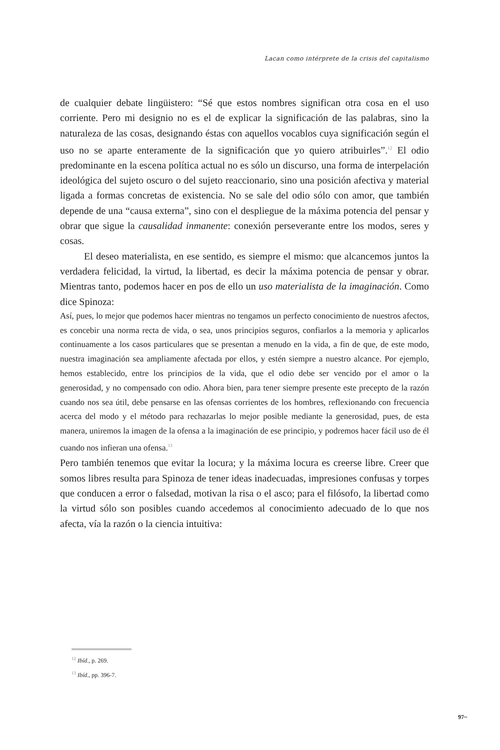Lacan como intérprete de la crisis del capitalismo
de cualquier debate lingüistero: “Sé que estos nombres significan otra cosa en el uso corriente. Pero mi designio no es el de explicar la significación de las palabras, sino la naturaleza de las cosas, designando éstas con aquellos vocablos cuya significación según el uso no se aparte enteramente de la significación que yo quiero atribuirles”.<sup>12</sup> El odio predominante en la escena política actual no es sólo un discurso, una forma de interpelación ideológica del sujeto oscuro o del sujeto reaccionario, sino una posición afectiva y material ligada a formas concretas de existencia. No se sale del odio sólo con amor, que también depende de una “causa externa”, sino con el despliegue de la máxima potencia del pensar y obrar que sigue la causalidad inmanente: conexión perseverante entre los modos, seres y cosas.
El deseo materialista, en ese sentido, es siempre el mismo: que alcancemos juntos la verdadera felicidad, la virtud, la libertad, es decir la máxima potencia de pensar y obrar. Mientras tanto, podemos hacer en pos de ello un uso materialista de la imaginación. Como dice Spinoza:
Así, pues, lo mejor que podemos hacer mientras no tengamos un perfecto conocimiento de nuestros afectos, es concebir una norma recta de vida, o sea, unos principios seguros, confiarlos a la memoria y aplicarlos continuamente a los casos particulares que se presentan a menudo en la vida, a fin de que, de este modo, nuestra imaginación sea ampliamente afectada por ellos, y estén siempre a nuestro alcance. Por ejemplo, hemos establecido, entre los principios de la vida, que el odio debe ser vencido por el amor o la generosidad, y no compensado con odio. Ahora bien, para tener siempre presente este precepto de la razón cuando nos sea útil, debe pensarse en las ofensas corrientes de los hombres, reflexionando con frecuencia acerca del modo y el método para rechazarlas lo mejor posible mediante la generosidad, pues, de esta manera, uniremos la imagen de la ofensa a la imaginación de ese principio, y podremos hacer fácil uso de él cuando nos infieran una ofensa.<sup>13</sup>
Pero también tenemos que evitar la locura; y la máxima locura es creerse libre. Creer que somos libres resulta para Spinoza de tener ideas inadecuadas, impresiones confusas y torpes que conducen a error o falsedad, motivan la risa o el asco; para el filósofo, la libertad como la virtud sólo son posibles cuando accedemos al conocimiento adecuado de lo que nos afecta, vía la razón o la ciencia intuitiva:
<sup>12</sup> Ibíd., p. 269.
<sup>13</sup> Ibíd., pp. 396-7.
97~